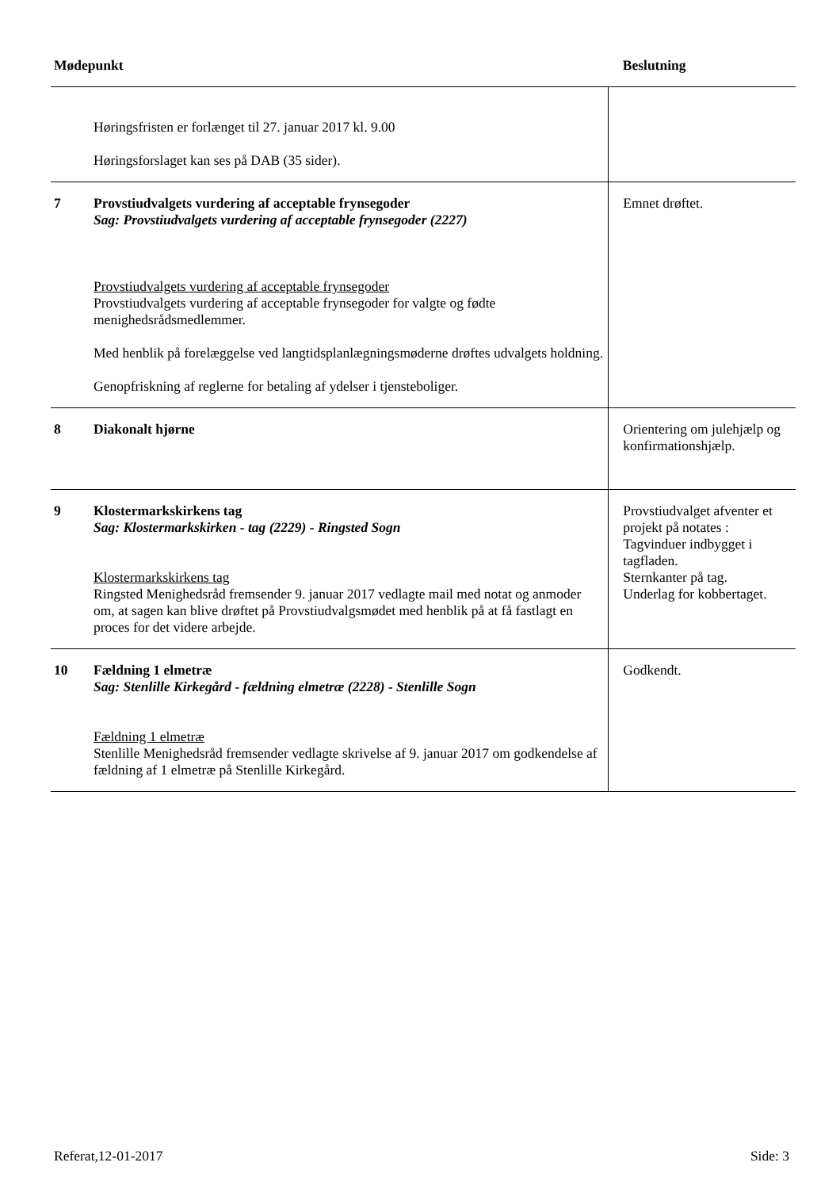| Mødepunkt | | Beslutning |
| --- | --- | --- |
| | Høringsfristen er forlænget til 27. januar 2017 kl. 9.00 Høringsforslaget kan ses på DAB (35 sider). | |
| 7 | Provstiudvalgets vurdering af acceptable frynsegoder Sag: Provstiudvalgets vurdering af acceptable frynsegoder (2227) Provstiudvalgets vurdering af acceptable frynsegoder Provstiudvalgets vurdering af acceptable frynsegoder for valgte og fødte menighedsrådsmedlemmer. Med henblik på forelæggelse ved langtidsplanlægningsmøderne drøftes udvalgets holdning. Genopfriskning af reglerne for betaling af ydelser i tjensteboliger. | Emnet drøftet. |
| 8 | Diakonalt hjørne | Orientering om julehjælp og konfirmationshjælp. |
| 9 | Klostermarkskirkens tag Sag: Klostermarkskirken - tag (2229) - Ringsted Sogn Klostermarkskirkens tag Ringsted Menighedsråd fremsender 9. januar 2017 vedlagte mail med notat og anmoder om, at sagen kan blive drøftet på Provstiudvalgsmødet med henblik på at få fastlagt en proces for det videre arbejde. | Provstiudvalget afventer et projekt på notates : Tagvinduer indbygget i tagfladen. Sternkanter på tag. Underlag for kobbertaget. |
| 10 | Fældning 1 elmetræ Sag: Stenlille Kirkegård - fældning elmetræ (2228) - Stenlille Sogn Fældning 1 elmetræ Stenlille Menighedsråd fremsender vedlagte skrivelse af 9. januar 2017 om godkendelse af fældning af 1 elmetræ på Stenlille Kirkegård. | Godkendt. |
Referat,12-01-2017 Side: 3